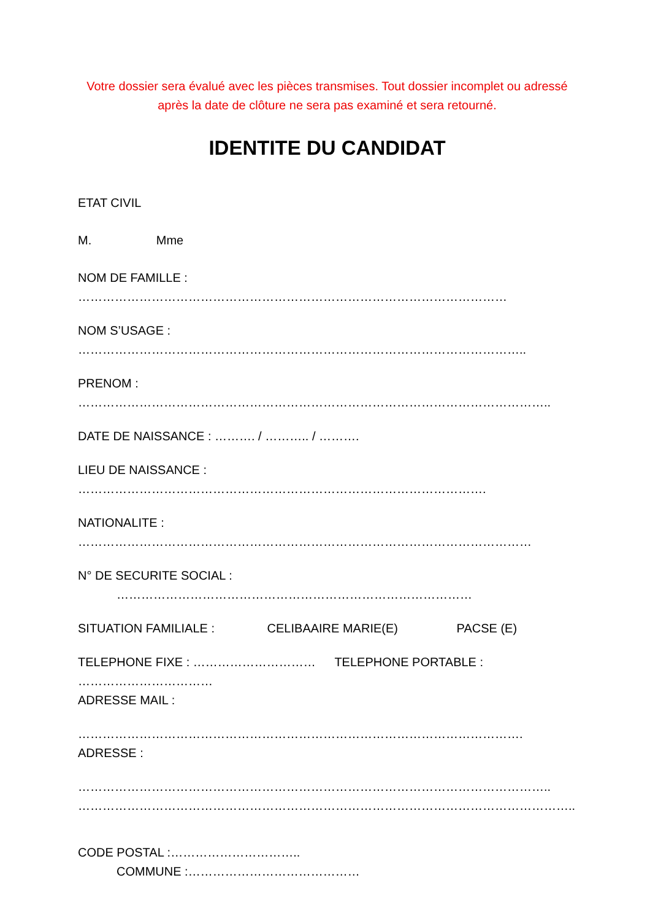Votre dossier sera évalué avec les pièces transmises. Tout dossier incomplet ou adressé après la date de clôture ne sera pas examiné et sera retourné.
IDENTITE DU CANDIDAT
ETAT CIVIL
M. Mme
NOM DE FAMILLE :
……………………………………………………………………………………………
NOM S’USAGE :
………………………………………………………………………………………………..
PRENOM :
……………………………………………………………………………………………………..
DATE DE NAISSANCE : ………. / ……….. / ……….
LIEU DE NAISSANCE :
……………………………………………………………………………………….
NATIONALITE :
…………………………………………………………………………………………………
N° DE SECURITE SOCIAL :
……………………………………………………………………………
SITUATION FAMILIALE : CELIBAAIRE MARIE(E) PACSE (E)
TELEPHONE FIXE : ………………………… TELEPHONE PORTABLE :
……………………………
ADRESSE MAIL :
……………………………………………………………………………………………….
ADRESSE :
……………………………………………………………………………………………………..
…………………………………………………………………………………………………………..…
CODE POSTAL :…………………………..
COMMUNE :……………………………………